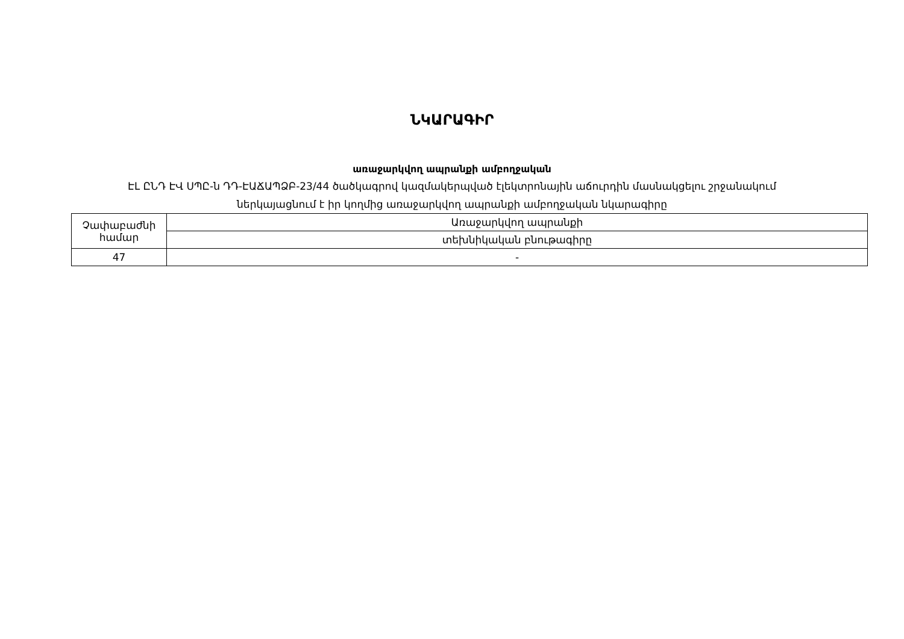ՆԿԱՐԱԳԻՐ
առաջարկվող ապրանքի ամբողջական
ԷԼ ԸՆԴ ԷՎ ՍՊԸ-ն ԴԴ-ԷԱՃԱՊՁԲ-23/44 ծածկագրով կազմակերպված էլեկտրոնային աճուրդին մասնակցելու շրջանակում
ներկայացնում է իր կողմից առաջարկվող ապրանքի ամբողջական նկարագիրը
| Չափաբաժնի համար | Առաջարկվող ապրանքի |
| | տեխնիկական բնութագիրը |
| 47 | - |